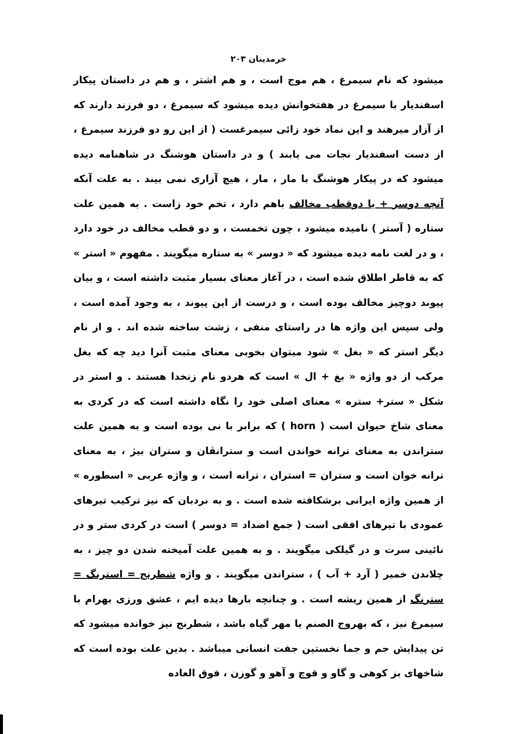خرمدینان ۲۰۳
میشود که نام سیمرغ ، هم موج است ، و هم اشتر ، و هم در داستان پیکار اسفندیار با سیمرغ در هفتخوانش دیده میشود که سیمرغ ، دو فرزند دارند که از آزار میرهند و این نماد خود زائی سیمرغست ( از این رو دو فرزند سیمرغ ، از دست اسفندیار نجات می یابند ) و در داستان هوشنگ در شاهنامه دیده میشود که در پیکار هوشنگ با مار ، مار ، هیچ آزاری نمی بیند . به علت آنکه آنچه دوسر + یا دوقطب مخالف باهم دارد ، تخم خود زاست . به همین علت ستاره ( آستر ) نامیده میشود ، چون تخمست ، و دو قطب مخالف در خود دارد ، و در لغت نامه دیده میشود که « دوسر » به ستاره میگویند . مفهوم « استر » که به قاطر اطلاق شده است ، در آغاز معنای بسیار مثبت داشته است ، و بیان پیوند دوچیز مخالف بوده است ، و درست از این پیوند ، به وجود آمده است ، ولی سپس این واژه ها در راستای منفی ، زشت ساخته شده اند . و از نام دیگر استر که « بغل » شود میتوان بخوبی معنای مثبت آنرا دید چه که بغل مرکب از دو واژه « بغ + ال » است که هردو نام زنخدا هستند . و استر در شکل « ستر+ ستره » معنای اصلی خود را نگاه داشته است که در کردی به معنای شاخ حیوان است ( horn ) که برابر با نی بوده است و به همین علت ستراندن به معنای ترانه خواندن است و سترانڤان و ستران بیژ ، به معنای ترانه خوان است و ستران = استران ، ترانه است ، و واژه عربی « اسطوره » از همین واژه ایرانی برشکافته شده است . و به نردبان که نیز ترکیب تیرهای عمودی با تیرهای افقی است ( جمع اضداد = دوسر ) است در کردی ستر و در نائینی سرت و در گیلکی میگویند . و به همین علت آمیخته شدن دو چیز ، به چلاندن خمیر ( آرد + آب ) ، ستراندن میگویند . و واژه شطرنج = استرنگ = سترنگ از همین ریشه است . و چنانچه بارها دیده ایم ، عشق ورزی بهرام با سیمرغ نیز ، که بهروج الصنم یا مهر گیاه باشد ، شطرنج نیز خوانده میشود که تن پیدایش جم و جما نخستین جفت انسانی میباشد . بدین علت بوده است که شاخهای بز کوهی و گاو و قوچ و آهو و گوزن ، فوق العاده